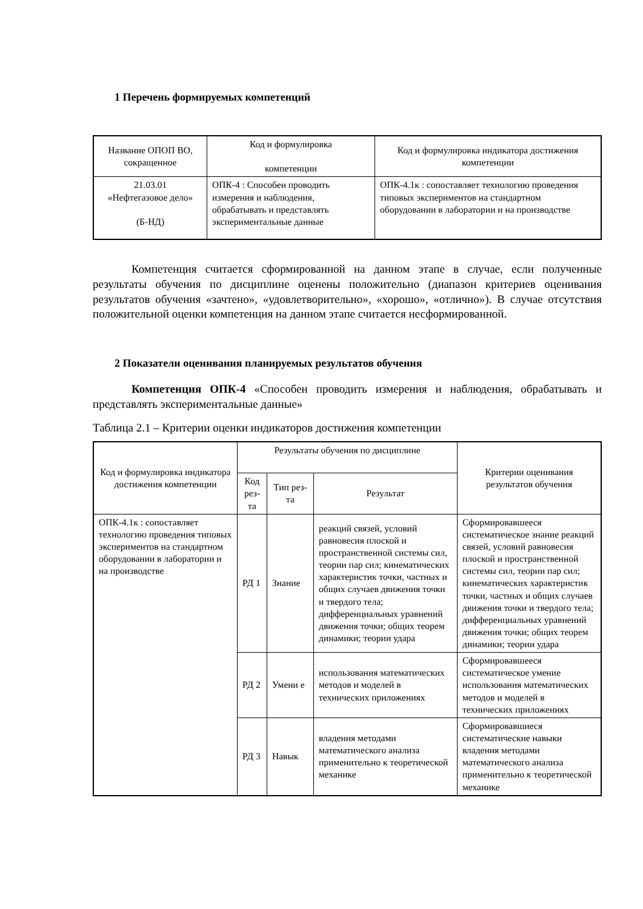1 Перечень формируемых компетенций
| Название ОПОП ВО, сокращенное | Код и формулировка компетенции | Код и формулировка индикатора достижения компетенции |
| --- | --- | --- |
| 21.03.01 «Нефтегазовое дело» (Б-НД) | ОПК-4 : Способен проводить измерения и наблюдения, обрабатывать и представлять экспериментальные данные | ОПК-4.1к : сопоставляет технологию проведения типовых экспериментов на стандартном оборудовании в лаборатории и на производстве |
Компетенция считается сформированной на данном этапе в случае, если полученные результаты обучения по дисциплине оценены положительно (диапазон критериев оценивания результатов обучения «зачтено», «удовлетворительно», «хорошо», «отлично»). В случае отсутствия положительной оценки компетенция на данном этапе считается несформированной.
2 Показатели оценивания планируемых результатов обучения
Компетенция ОПК-4 «Способен проводить измерения и наблюдения, обрабатывать и представлять экспериментальные данные»
Таблица 2.1 – Критерии оценки индикаторов достижения компетенции
| Код и формулировка индикатора достижения компетенции | Результаты обучения по дисциплине | | | Критерии оценивания результатов обучения |
| --- | --- | --- | --- | --- |
| | Код рез-та | Тип рез- та | Результат | |
| ОПК-4.1к : сопоставляет технологию проведения типовых экспериментов на стандартном оборудовании в лаборатории и на производстве | РД 1 | Знание | реакций связей, условий равновесия плоской и пространственной системы сил, теории пар сил; кинематических характеристик точки, частных и общих случаев движения точки и твердого тела; дифференциальных уравнений движения точки; общих теорем динамики; теории удара | Сформировавшееся систематическое знание реакций связей, условий равновесия плоской и пространственной системы сил, теории пар сил; кинематических характеристик точки, частных и общих случаев движения точки и твердого тела; дифференциальных уравнений движения точки; общих теорем динамики; теории удара |
| | РД 2 | Умени е | использования математических методов и моделей в технических приложениях | Сформировавшееся систематическое умение использования математических методов и моделей в технических приложениях |
| | РД 3 | Навык | владения методами математического анализа применительно к теоретической механике | Сформировавшиеся систематические навыки владения методами математического анализа применительно к теоретической механике |